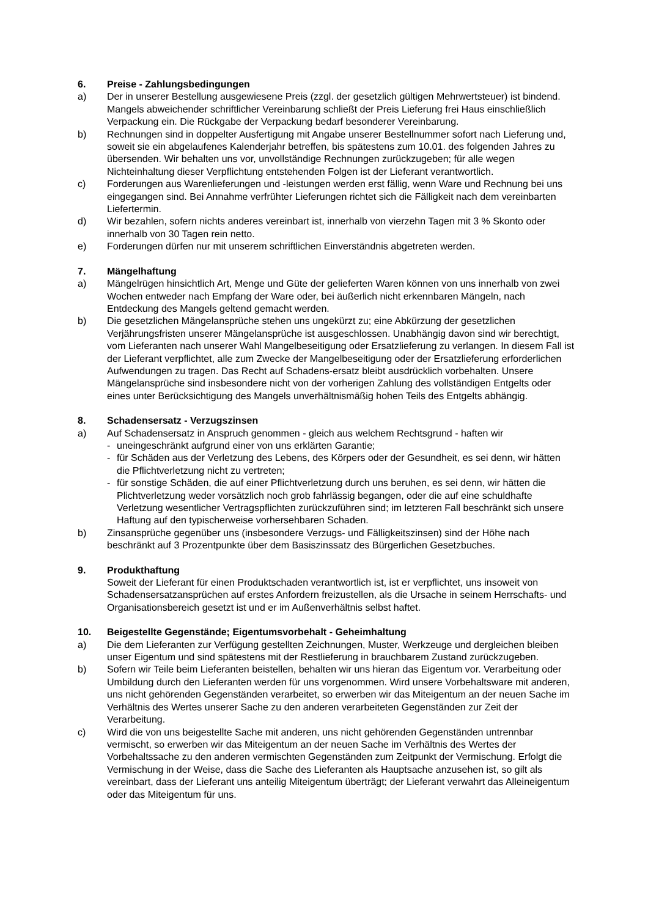6. Preise - Zahlungsbedingungen
a) Der in unserer Bestellung ausgewiesene Preis (zzgl. der gesetzlich gültigen Mehrwertsteuer) ist bindend. Mangels abweichender schriftlicher Vereinbarung schließt der Preis Lieferung frei Haus einschließlich Verpackung ein. Die Rückgabe der Verpackung bedarf besonderer Vereinbarung.
b) Rechnungen sind in doppelter Ausfertigung mit Angabe unserer Bestellnummer sofort nach Lieferung und, soweit sie ein abgelaufenes Kalenderjahr betreffen, bis spätestens zum 10.01. des folgenden Jahres zu übersenden. Wir behalten uns vor, unvollständige Rechnungen zurückzugeben; für alle wegen Nichteinhaltung dieser Verpflichtung entstehenden Folgen ist der Lieferant verantwortlich.
c) Forderungen aus Warenlieferungen und -leistungen werden erst fällig, wenn Ware und Rechnung bei uns eingegangen sind. Bei Annahme verfrühter Lieferungen richtet sich die Fälligkeit nach dem vereinbarten Liefertermin.
d) Wir bezahlen, sofern nichts anderes vereinbart ist, innerhalb von vierzehn Tagen mit 3 % Skonto oder innerhalb von 30 Tagen rein netto.
e) Forderungen dürfen nur mit unserem schriftlichen Einverständnis abgetreten werden.
7. Mängelhaftung
a) Mängelrügen hinsichtlich Art, Menge und Güte der gelieferten Waren können von uns innerhalb von zwei Wochen entweder nach Empfang der Ware oder, bei äußerlich nicht erkennbaren Mängeln, nach Entdeckung des Mangels geltend gemacht werden.
b) Die gesetzlichen Mängelansprüche stehen uns ungekürzt zu; eine Abkürzung der gesetzlichen Verjährungsfristen unserer Mängelansprüche ist ausgeschlossen. Unabhängig davon sind wir berechtigt, vom Lieferanten nach unserer Wahl Mangelbeseitigung oder Ersatzlieferung zu verlangen. In diesem Fall ist der Lieferant verpflichtet, alle zum Zwecke der Mangelbeseitigung oder der Ersatzlieferung erforderlichen Aufwendungen zu tragen. Das Recht auf Schadens-ersatz bleibt ausdrücklich vorbehalten. Unsere Mängelansprüche sind insbesondere nicht von der vorherigen Zahlung des vollständigen Entgelts oder eines unter Berücksichtigung des Mangels unverhältnismäßig hohen Teils des Entgelts abhängig.
8. Schadensersatz - Verzugszinsen
a) Auf Schadensersatz in Anspruch genommen - gleich aus welchem Rechtsgrund - haften wir
- uneingeschränkt aufgrund einer von uns erklärten Garantie;
- für Schäden aus der Verletzung des Lebens, des Körpers oder der Gesundheit, es sei denn, wir hätten die Pflichtverletzung nicht zu vertreten;
- für sonstige Schäden, die auf einer Pflichtverletzung durch uns beruhen, es sei denn, wir hätten die Plichtverletzung weder vorsätzlich noch grob fahrlässig begangen, oder die auf eine schuldhafte Verletzung wesentlicher Vertragspflichten zurückzuführen sind; im letzteren Fall beschränkt sich unsere Haftung auf den typischerweise vorhersehbaren Schaden.
b) Zinsansprüche gegenüber uns (insbesondere Verzugs- und Fälligkeitszinsen) sind der Höhe nach beschränkt auf 3 Prozentpunkte über dem Basiszinssatz des Bürgerlichen Gesetzbuches.
9. Produkthaftung
Soweit der Lieferant für einen Produktschaden verantwortlich ist, ist er verpflichtet, uns insoweit von Schadensersatzansprüchen auf erstes Anfordern freizustellen, als die Ursache in seinem Herrschafts- und Organisationsbereich gesetzt ist und er im Außenverhältnis selbst haftet.
10. Beigestellte Gegenstände; Eigentumsvorbehalt - Geheimhaltung
a) Die dem Lieferanten zur Verfügung gestellten Zeichnungen, Muster, Werkzeuge und dergleichen bleiben unser Eigentum und sind spätestens mit der Restlieferung in brauchbarem Zustand zurückzugeben.
b) Sofern wir Teile beim Lieferanten beistellen, behalten wir uns hieran das Eigentum vor. Verarbeitung oder Umbildung durch den Lieferanten werden für uns vorgenommen. Wird unsere Vorbehaltsware mit anderen, uns nicht gehörenden Gegenständen verarbeitet, so erwerben wir das Miteigentum an der neuen Sache im Verhältnis des Wertes unserer Sache zu den anderen verarbeiteten Gegenständen zur Zeit der Verarbeitung.
c) Wird die von uns beigestellte Sache mit anderen, uns nicht gehörenden Gegenständen untrennbar vermischt, so erwerben wir das Miteigentum an der neuen Sache im Verhältnis des Wertes der Vorbehaltssache zu den anderen vermischten Gegenständen zum Zeitpunkt der Vermischung. Erfolgt die Vermischung in der Weise, dass die Sache des Lieferanten als Hauptsache anzusehen ist, so gilt als vereinbart, dass der Lieferant uns anteilig Miteigentum überträgt; der Lieferant verwahrt das Alleineigentum oder das Miteigentum für uns.